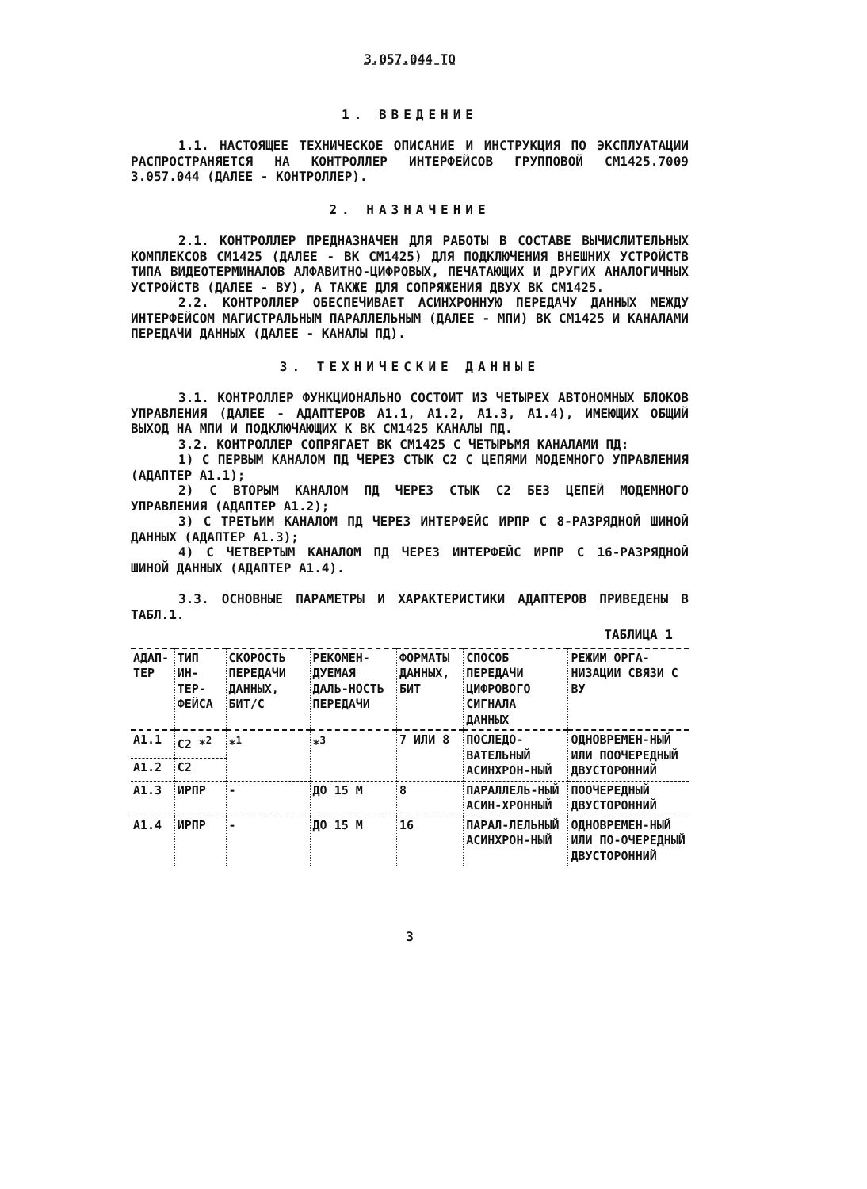3.057.044 ТО
1. ВВЕДЕНИЕ
1.1. НАСТОЯЩЕЕ ТЕХНИЧЕСКОЕ ОПИСАНИЕ И ИНСТРУКЦИЯ ПО ЭКСПЛУАТАЦИИ РАСПРОСТРАНЯЕТСЯ НА КОНТРОЛЛЕР ИНТЕРФЕЙСОВ ГРУППОВОЙ СМ1425.7009 3.057.044 (ДАЛЕЕ - КОНТРОЛЛЕР).
2. НАЗНАЧЕНИЕ
2.1. КОНТРОЛЛЕР ПРЕДНАЗНАЧЕН ДЛЯ РАБОТЫ В СОСТАВЕ ВЫЧИСЛИТЕЛЬНЫХ КОМПЛЕКСОВ СМ1425 (ДАЛЕЕ - ВК СМ1425) ДЛЯ ПОДКЛЮЧЕНИЯ ВНЕШНИХ УСТРОЙСТВ ТИПА ВИДЕОТЕРМИНАЛОВ АЛФАВИТНО-ЦИФРОВЫХ, ПЕЧАТАЮЩИХ И ДРУГИХ АНАЛОГИЧНЫХ УСТРОЙСТВ (ДАЛЕЕ - ВУ), А ТАКЖЕ ДЛЯ СОПРЯЖЕНИЯ ДВУХ ВК СМ1425.
2.2. КОНТРОЛЛЕР ОБЕСПЕЧИВАЕТ АСИНХРОННУЮ ПЕРЕДАЧУ ДАННЫХ МЕЖДУ ИНТЕРФЕЙСОМ МАГИСТРАЛЬНЫМ ПАРАЛЛЕЛЬНЫМ (ДАЛЕЕ - МПИ) ВК СМ1425 И КАНАЛАМИ ПЕРЕДАЧИ ДАННЫХ (ДАЛЕЕ - КАНАЛЫ ПД).
3. ТЕХНИЧЕСКИЕ ДАННЫЕ
3.1. КОНТРОЛЛЕР ФУНКЦИОНАЛЬНО СОСТОИТ ИЗ ЧЕТЫРЕХ АВТОНОМНЫХ БЛОКОВ УПРАВЛЕНИЯ (ДАЛЕЕ - АДАПТЕРОВ А1.1, А1.2, А1.3, А1.4), ИМЕЮЩИХ ОБЩИЙ ВЫХОД НА МПИ И ПОДКЛЮЧАЮЩИХ К ВК СМ1425 КАНАЛЫ ПД.
3.2. КОНТРОЛЛЕР СОПРЯГАЕТ ВК СМ1425 С ЧЕТЫРЬМЯ КАНАЛАМИ ПД:
1) С ПЕРВЫМ КАНАЛОМ ПД ЧЕРЕЗ СТЫК С2 С ЦЕПЯМИ МОДЕМНОГО УПРАВЛЕНИЯ (АДАПТЕР А1.1);
2) С ВТОРЫМ КАНАЛОМ ПД ЧЕРЕЗ СТЫК С2 БЕЗ ЦЕПЕЙ МОДЕМНОГО УПРАВЛЕНИЯ (АДАПТЕР А1.2);
3) С ТРЕТЬИМ КАНАЛОМ ПД ЧЕРЕЗ ИНТЕРФЕЙС ИРПР С 8-РАЗРЯДНОЙ ШИНОЙ ДАННЫХ (АДАПТЕР А1.3);
4) С ЧЕТВЕРТЫМ КАНАЛОМ ПД ЧЕРЕЗ ИНТЕРФЕЙС ИРПР С 16-РАЗРЯДНОЙ ШИНОЙ ДАННЫХ (АДАПТЕР А1.4).
3.3. ОСНОВНЫЕ ПАРАМЕТРЫ И ХАРАКТЕРИСТИКИ АДАПТЕРОВ ПРИВЕДЕНЫ В ТАБЛ.1.
ТАБЛИЦА 1
| АДАП-ТЕР | ТИП ИН-ТЕР-ФЕЙСА | СКОРОСТЬ ПЕРЕДАЧИ ДАННЫХ, БИТ/С | РЕКОМЕН-ДУЕМАЯ ДАЛЬ-НОСТЬ ПЕРЕДАЧИ | ФОРМАТЫ ДАННЫХ, БИТ | СПОСОБ ПЕРЕДАЧИ ЦИФРОВОГО СИГНАЛА ДАННЫХ | РЕЖИМ ОРГА-НИЗАЦИИ СВЯЗИ С ВУ |
| --- | --- | --- | --- | --- | --- | --- |
| А1.1 | С2 *<sup>2</sup> | *<sup>1</sup> | *<sup>3</sup> | 7 ИЛИ 8 | ПОСЛЕДО-ВАТЕЛЬНЫЙ АСИНХРОН-НЫЙ | ОДНОВРЕМЕН-НЫЙ ИЛИ ПООЧЕРЕДНЫЙ ДВУСТОРОННИЙ |
| А1.2 | С2 | | | | | |
| А1.3 | ИРПР | - | ДО 15 М | 8 | ПАРАЛЛЕЛЬ-НЫЙ АСИН-ХРОННЫЙ | ПООЧЕРЕДНЫЙ ДВУСТОРОННИЙ |
| А1.4 | ИРПР | - | ДО 15 М | 16 | ПАРАЛ-ЛЕЛЬНЫЙ АСИНХРОН-НЫЙ | ОДНОВРЕМЕН-НЫЙ ИЛИ ПО-ОЧЕРЕДНЫЙ ДВУСТОРОННИЙ |
3